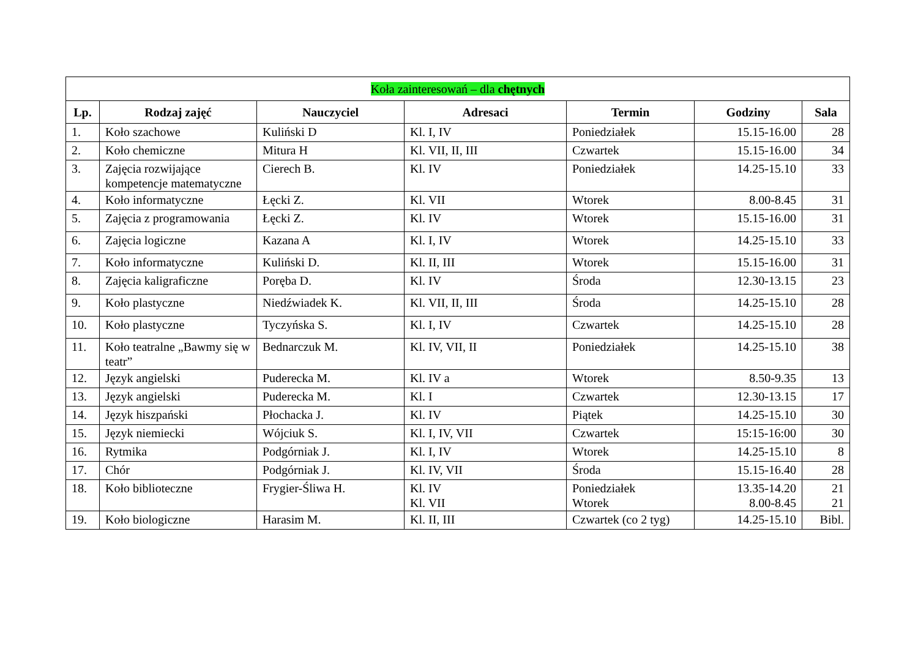| Koła zainteresowań – dla chętnych | | | | | | |
| --- | --- | --- | --- | --- | --- | --- |
| Lp. | Rodzaj zajęć | Nauczyciel | Adresaci | Termin | Godziny | Sala |
| 1. | Koło szachowe | Kuliński D | Kl. I, IV | Poniedziałek | 15.15-16.00 | 28 |
| 2. | Koło chemiczne | Mitura H | Kl. VII, II, III | Czwartek | 15.15-16.00 | 34 |
| 3. | Zajęcia rozwijające kompetencje matematyczne | Cierech B. | Kl. IV | Poniedziałek | 14.25-15.10 | 33 |
| 4. | Koło informatyczne | Łęcki Z. | Kl. VII | Wtorek | 8.00-8.45 | 31 |
| 5. | Zajęcia z programowania | Łęcki Z. | Kl. IV | Wtorek | 15.15-16.00 | 31 |
| 6. | Zajęcia logiczne | Kazana A | Kl. I, IV | Wtorek | 14.25-15.10 | 33 |
| 7. | Koło informatyczne | Kuliński D. | Kl. II, III | Wtorek | 15.15-16.00 | 31 |
| 8. | Zajęcia kaligraficzne | Poręba D. | Kl. IV | Środa | 12.30-13.15 | 23 |
| 9. | Koło plastyczne | Niedźwiadek K. | Kl. VII, II, III | Środa | 14.25-15.10 | 28 |
| 10. | Koło plastyczne | Tyczyńska S. | Kl. I, IV | Czwartek | 14.25-15.10 | 28 |
| 11. | Koło teatralne „Bawmy się w teatr” | Bednarczuk M. | Kl. IV, VII, II | Poniedziałek | 14.25-15.10 | 38 |
| 12. | Język angielski | Puderecka M. | Kl. IV a | Wtorek | 8.50-9.35 | 13 |
| 13. | Język angielski | Puderecka M. | Kl. I | Czwartek | 12.30-13.15 | 17 |
| 14. | Język hiszpański | Płochacka J. | Kl. IV | Piątek | 14.25-15.10 | 30 |
| 15. | Język niemiecki | Wójciuk S. | Kl. I, IV, VII | Czwartek | 15:15-16:00 | 30 |
| 16. | Rytmika | Podgórniak J. | Kl. I, IV | Wtorek | 14.25-15.10 | 8 |
| 17. | Chór | Podgórniak J. | Kl. IV, VII | Środa | 15.15-16.40 | 28 |
| 18. | Koło biblioteczne | Frygier-Śliwa H. | Kl. IV Kl. VII | Poniedziałek Wtorek | 13.35-14.20 8.00-8.45 | 21 21 |
| 19. | Koło biologiczne | Harasim M. | Kl. II, III | Czwartek (co 2 tyg) | 14.25-15.10 | Bibl. |